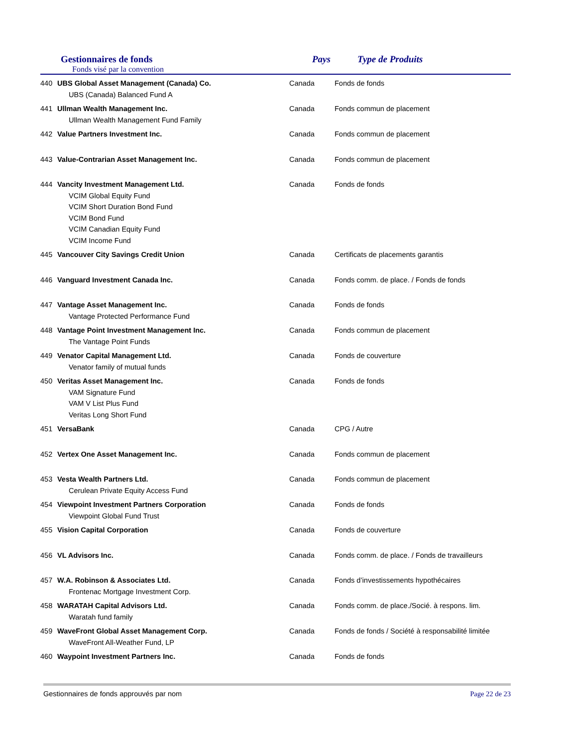Gestionnaires de fonds
Fonds visé par la convention
Pays Type de Produits
| 440 | UBS Global Asset Management (Canada) Co. UBS (Canada) Balanced Fund A | Canada | Fonds de fonds |
| 441 | Ullman Wealth Management Inc. Ullman Wealth Management Fund Family | Canada | Fonds commun de placement |
| 442 | Value Partners Investment Inc. | Canada | Fonds commun de placement |
| 443 | Value-Contrarian Asset Management Inc. | Canada | Fonds commun de placement |
| 444 | Vancity Investment Management Ltd. VCIM Global Equity Fund VCIM Short Duration Bond Fund VCIM Bond Fund VCIM Canadian Equity Fund VCIM Income Fund | Canada | Fonds de fonds |
| 445 | Vancouver City Savings Credit Union | Canada | Certificats de placements garantis |
| 446 | Vanguard Investment Canada Inc. | Canada | Fonds comm. de place. / Fonds de fonds |
| 447 | Vantage Asset Management Inc. Vantage Protected Performance Fund | Canada | Fonds de fonds |
| 448 | Vantage Point Investment Management Inc. The Vantage Point Funds | Canada | Fonds commun de placement |
| 449 | Venator Capital Management Ltd. Venator family of mutual funds | Canada | Fonds de couverture |
| 450 | Veritas Asset Management Inc. VAM Signature Fund VAM V List Plus Fund Veritas Long Short Fund | Canada | Fonds de fonds |
| 451 | VersaBank | Canada | CPG / Autre |
| 452 | Vertex One Asset Management Inc. | Canada | Fonds commun de placement |
| 453 | Vesta Wealth Partners Ltd. Cerulean Private Equity Access Fund | Canada | Fonds commun de placement |
| 454 | Viewpoint Investment Partners Corporation Viewpoint Global Fund Trust | Canada | Fonds de fonds |
| 455 | Vision Capital Corporation | Canada | Fonds de couverture |
| 456 | VL Advisors Inc. | Canada | Fonds comm. de place. / Fonds de travailleurs |
| 457 | W.A. Robinson & Associates Ltd. Frontenac Mortgage Investment Corp. | Canada | Fonds d’investissements hypothécaires |
| 458 | WARATAH Capital Advisors Ltd. Waratah fund family | Canada | Fonds comm. de place./Socié. à respons. lim. |
| 459 | WaveFront Global Asset Management Corp. WaveFront All-Weather Fund, LP | Canada | Fonds de fonds / Société à responsabilité limitée |
| 460 | Waypoint Investment Partners Inc. | Canada | Fonds de fonds |
Gestionnaires de fonds approuvés par nom Page 22 de 23